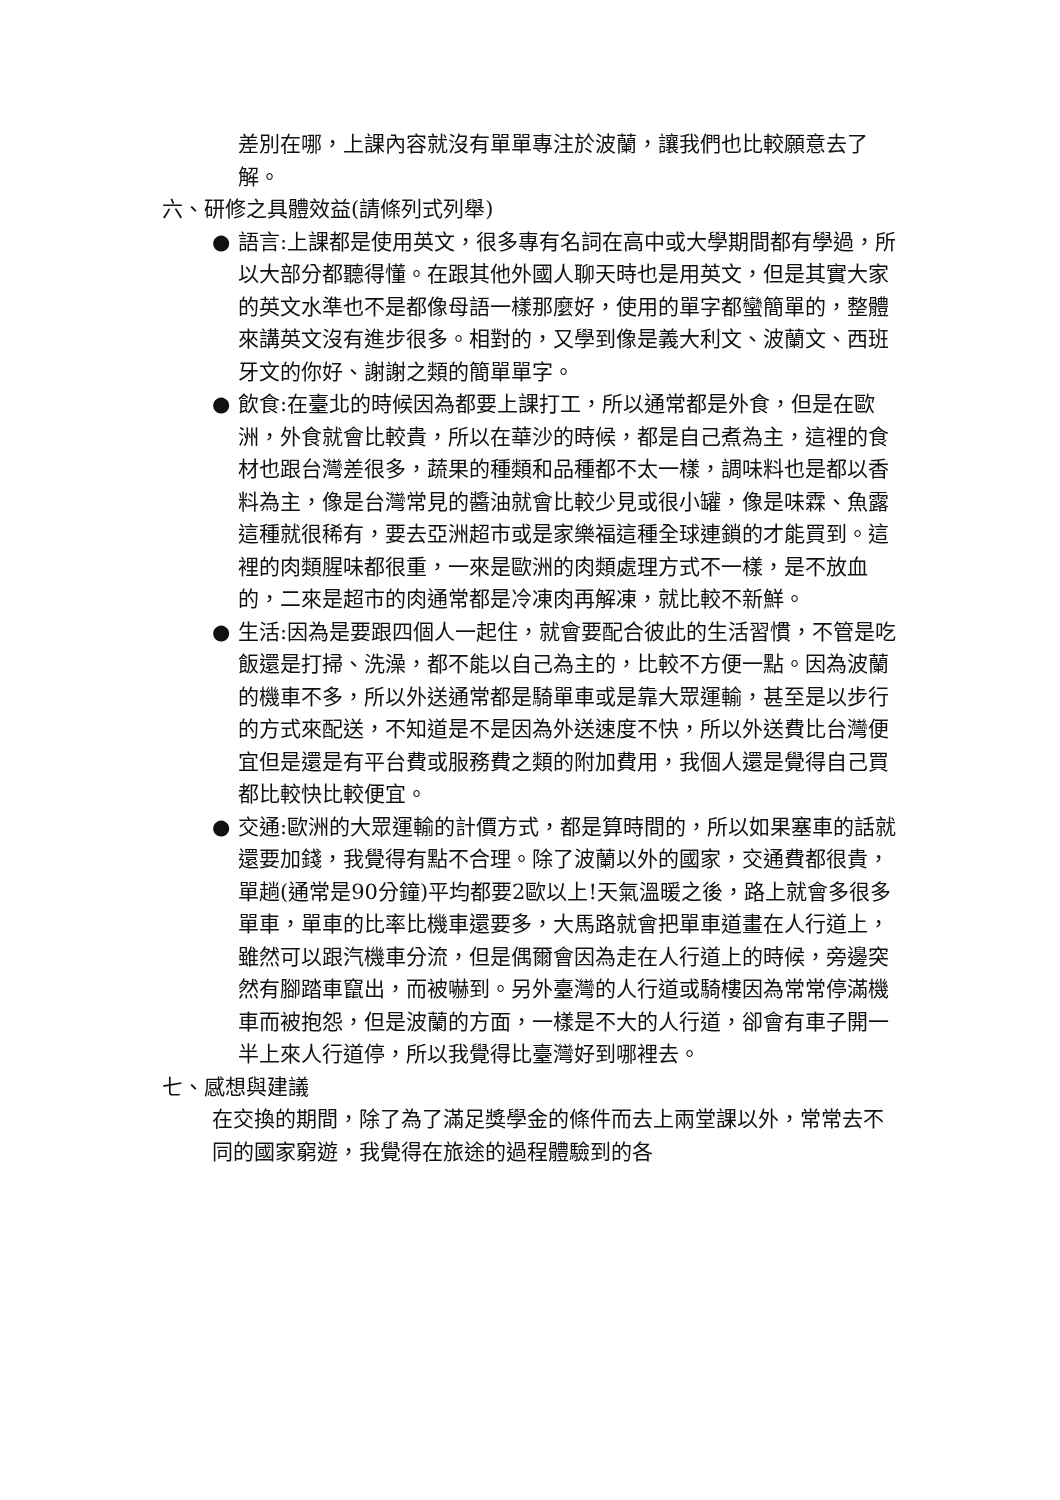差別在哪，上課內容就沒有單單專注於波蘭，讓我們也比較願意去了解。
六、研修之具體效益(請條列式列舉)
● 語言:上課都是使用英文，很多專有名詞在高中或大學期間都有學過，所以大部分都聽得懂。在跟其他外國人聊天時也是用英文，但是其實大家的英文水準也不是都像母語一樣那麼好，使用的單字都蠻簡單的，整體來講英文沒有進步很多。相對的，又學到像是義大利文、波蘭文、西班牙文的你好、謝謝之類的簡單單字。
● 飲食:在臺北的時候因為都要上課打工，所以通常都是外食，但是在歐洲，外食就會比較貴，所以在華沙的時候，都是自己煮為主，這裡的食材也跟台灣差很多，蔬果的種類和品種都不太一樣，調味料也是都以香料為主，像是台灣常見的醬油就會比較少見或很小罐，像是味霖、魚露這種就很稀有，要去亞洲超市或是家樂福這種全球連鎖的才能買到。這裡的肉類腥味都很重，一來是歐洲的肉類處理方式不一樣，是不放血的，二來是超市的肉通常都是冷凍肉再解凍，就比較不新鮮。
● 生活:因為是要跟四個人一起住，就會要配合彼此的生活習慣，不管是吃飯還是打掃、洗澡，都不能以自己為主的，比較不方便一點。因為波蘭的機車不多，所以外送通常都是騎單車或是靠大眾運輸，甚至是以步行的方式來配送，不知道是不是因為外送速度不快，所以外送費比台灣便宜但是還是有平台費或服務費之類的附加費用，我個人還是覺得自己買都比較快比較便宜。
● 交通:歐洲的大眾運輸的計價方式，都是算時間的，所以如果塞車的話就還要加錢，我覺得有點不合理。除了波蘭以外的國家，交通費都很貴，單趟(通常是90分鐘)平均都要2歐以上!天氣溫暖之後，路上就會多很多單車，單車的比率比機車還要多，大馬路就會把單車道畫在人行道上，雖然可以跟汽機車分流，但是偶爾會因為走在人行道上的時候，旁邊突然有腳踏車竄出，而被嚇到。另外臺灣的人行道或騎樓因為常常停滿機車而被抱怨，但是波蘭的方面，一樣是不大的人行道，卻會有車子開一半上來人行道停，所以我覺得比臺灣好到哪裡去。
七、感想與建議
在交換的期間，除了為了滿足獎學金的條件而去上兩堂課以外，常常去不同的國家窮遊，我覺得在旅途的過程體驗到的各